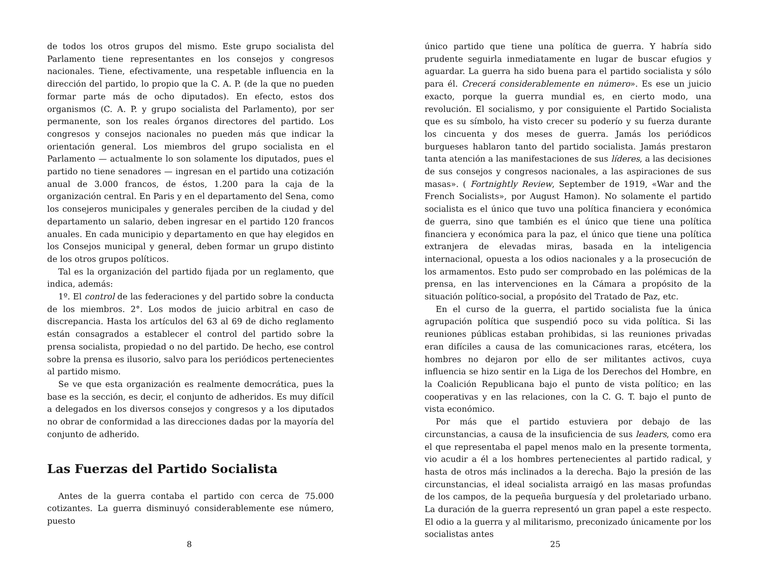de todos los otros grupos del mismo. Este grupo socialista del Parlamento tiene representantes en los consejos y congresos nacionales. Tiene, efectivamente, una respetable influencia en la dirección del partido, lo propio que la C. A. P. (de la que no pueden formar parte más de ocho diputados). En efecto, estos dos organismos (C. A. P. y grupo socialista del Parlamento), por ser permanente, son los reales órganos directores del partido. Los congresos y consejos nacionales no pueden más que indicar la orientación general. Los miembros del grupo socialista en el Parlamento — actualmente lo son solamente los diputados, pues el partido no tiene senadores — ingresan en el partido una cotización anual de 3.000 francos, de éstos, 1.200 para la caja de la organización central. En Paris y en el departamento del Sena, como los consejeros municipales y generales perciben de la ciudad y del departamento un salario, deben ingresar en el partido 120 francos anuales. En cada municipio y departamento en que hay elegidos en los Consejos municipal y general, deben formar un grupo distinto de los otros grupos políticos.
Tal es la organización del partido fijada por un reglamento, que indica, además:
1º. El control de las federaciones y del partido sobre la conducta de los miembros. 2°. Los modos de juicio arbitral en caso de discrepancia. Hasta los artículos del 63 al 69 de dicho reglamento están consagrados a establecer el control del partido sobre la prensa socialista, propiedad o no del partido. De hecho, ese control sobre la prensa es ilusorio, salvo para los periódicos pertenecientes al partido mismo.
Se ve que esta organización es realmente democrática, pues la base es la sección, es decir, el conjunto de adheridos. Es muy difícil a delegados en los diversos consejos y congresos y a los diputados no obrar de conformidad a las direcciones dadas por la mayoría del conjunto de adherido.
Las Fuerzas del Partido Socialista
Antes de la guerra contaba el partido con cerca de 75.000 cotizantes. La guerra disminuyó considerablemente ese número, puesto
8
único partido que tiene una política de guerra. Y habría sido prudente seguirla inmediatamente en lugar de buscar efugios y aguardar. La guerra ha sido buena para el partido socialista y sólo para él. Crecerá considerablemente en número». Es ese un juicio exacto, porque la guerra mundial es, en cierto modo, una revolución. El socialismo, y por consiguiente el Partido Socialista que es su símbolo, ha visto crecer su poderío y su fuerza durante los cincuenta y dos meses de guerra. Jamás los periódicos burgueses hablaron tanto del partido socialista. Jamás prestaron tanta atención a las manifestaciones de sus líderes, a las decisiones de sus consejos y congresos nacionales, a las aspiraciones de sus masas». ( Fortnightly Review, September de 1919, «War and the French Socialists», por August Hamon). No solamente el partido socialista es el único que tuvo una política financiera y económica de guerra, sino que también es el único que tiene una política financiera y económica para la paz, el único que tiene una política extranjera de elevadas miras, basada en la inteligencia internacional, opuesta a los odios nacionales y a la prosecución de los armamentos. Esto pudo ser comprobado en las polémicas de la prensa, en las intervenciones en la Cámara a propósito de la situación político-social, a propósito del Tratado de Paz, etc.
En el curso de la guerra, el partido socialista fue la única agrupación política que suspendió poco su vida política. Si las reuniones públicas estaban prohibidas, si las reuniones privadas eran difíciles a causa de las comunicaciones raras, etcétera, los hombres no dejaron por ello de ser militantes activos, cuya influencia se hizo sentir en la Liga de los Derechos del Hombre, en la Coalición Republicana bajo el punto de vista político; en las cooperativas y en las relaciones, con la C. G. T. bajo el punto de vista económico.
Por más que el partido estuviera por debajo de las circunstancias, a causa de la insuficiencia de sus leaders, como era el que representaba el papel menos malo en la presente tormenta, vio acudir a él a los hombres pertenecientes al partido radical, y hasta de otros más inclinados a la derecha. Bajo la presión de las circunstancias, el ideal socialista arraigó en las masas profundas de los campos, de la pequeña burguesía y del proletariado urbano. La duración de la guerra representó un gran papel a este respecto. El odio a la guerra y al militarismo, preconizado únicamente por los socialistas antes
25